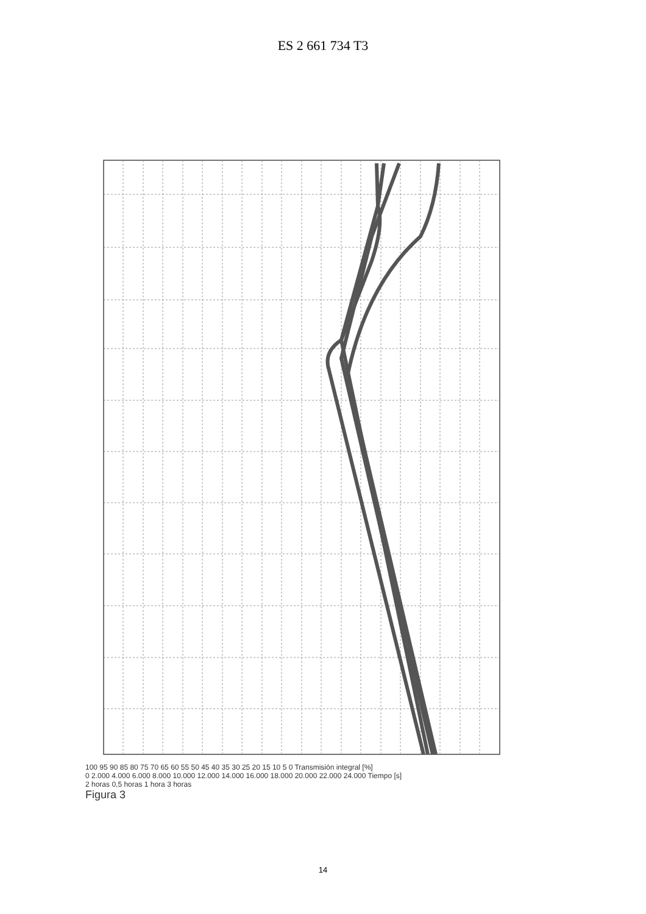ES 2 661 734 T3
100 95 90 85 80 75 70 65 60 55 50 45 40 35 30 25 20 15 10 5 0 Transmisión integral [%]
0 2.000 4.000 6.000 8.000 10.000 12.000 14.000 16.000 18.000 20.000 22.000 24.000 Tiempo [s]
2 horas 0,5 horas 1 hora 3 horas
Figura 3
14